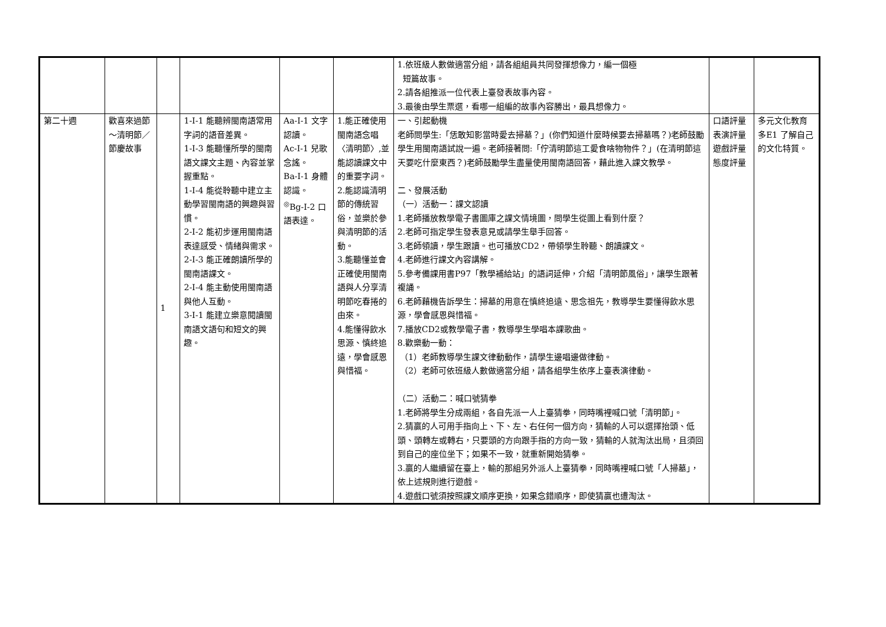| | | | | | | 1.依班級人數做適當分組，請各組組員共同發揮想像力，編一個極 短篇故事。 2.請各組推派一位代表上臺發表故事內容。 3.最後由學生票選，看哪一組編的故事內容勝出，最具想像力。 | | |
| 第二十週 | 歡喜來過節～清明節／節慶故事 | 1 | 1-Ⅰ-1 能聽辨閩南語常用字詞的語音差異。 1-Ⅰ-3 能聽懂所學的閩南語文課文主題、內容並掌握重點。 1-Ⅰ-4 能從聆聽中建立主動學習閩南語的興趣與習慣。 2-Ⅰ-2 能初步運用閩南語表達感受、情緒與需求。 2-Ⅰ-3 能正確朗讀所學的閩南語課文。 2-Ⅰ-4 能主動使用閩南語與他人互動。 3-Ⅰ-1 能建立樂意閱讀閩南語文語句和短文的興趣。 | Aa-Ⅰ-1 文字認讀。 Ac-Ⅰ-1 兒歌念謠。 Ba-Ⅰ-1 身體認識。 <sup>◎</sup>Bg-Ⅰ-2 口語表達。 | 1.能正確使用閩南語念唱〈清明節〉,並能認讀課文中的重要字詞。 2.能認識清明節的傳統習俗，並樂於參與清明節的活動。 3.能聽懂並會正確使用閩南語與人分享清明節吃春捲的由來。 4.能懂得飲水思源、慎終追遠，學會感恩與惜福。 | 一、引起動機 老師問學生:「恁敢知影當時愛去掃墓？」(你們知道什麼時候要去掃墓嗎？)老師鼓勵學生用閩南語試說一遍。老師接著問:「佇清明節這工愛食啥物物件？」(在清明節這天要吃什麼東西？)老師鼓勵學生盡量使用閩南語回答，藉此進入課文教學。 二、發展活動 （一）活動一：課文認讀 1.老師播放教學電子書圖庫之課文情境圖，問學生從圖上看到什麼？ 2.老師可指定學生發表意見或請學生舉手回答。 3.老師領讀，學生跟讀。也可播放CD2，帶領學生聆聽、朗讀課文。 4.老師進行課文內容講解。 5.參考備課用書P97「教學補給站」的語詞延伸，介紹「清明節風俗」，讓學生跟著複誦。 6.老師藉機告訴學生：掃墓的用意在慎終追遠、思念祖先，教導學生要懂得飲水思源，學會感恩與惜福。 7.播放CD2或教學電子書，教導學生學唱本課歌曲。 8.歡樂動一動： （1）老師教導學生課文律動動作，請學生邊唱邊做律動。 （2）老師可依班級人數做適當分組，請各組學生依序上臺表演律動。 （二）活動二：喊口號猜拳 1.老師將學生分成兩組，各自先派一人上臺猜拳，同時嘴裡喊口號「清明節」。 2.猜贏的人可用手指向上、下、左、右任何一個方向，猜輸的人可以選擇抬頭、低頭、頭轉左或轉右，只要頭的方向跟手指的方向一致，猜輸的人就淘汰出局，且須回到自己的座位坐下；如果不一致，就重新開始猜拳。 3.贏的人繼續留在臺上，輸的那組另外派人上臺猜拳，同時嘴裡喊口號「人掃墓」，依上述規則進行遊戲。 4.遊戲口號須按照課文順序更換，如果念錯順序，即使猜贏也遭淘汰。 | 口語評量 表演評量 遊戲評量 態度評量 | 多元文化教育 多E1 了解自己的文化特質。 |